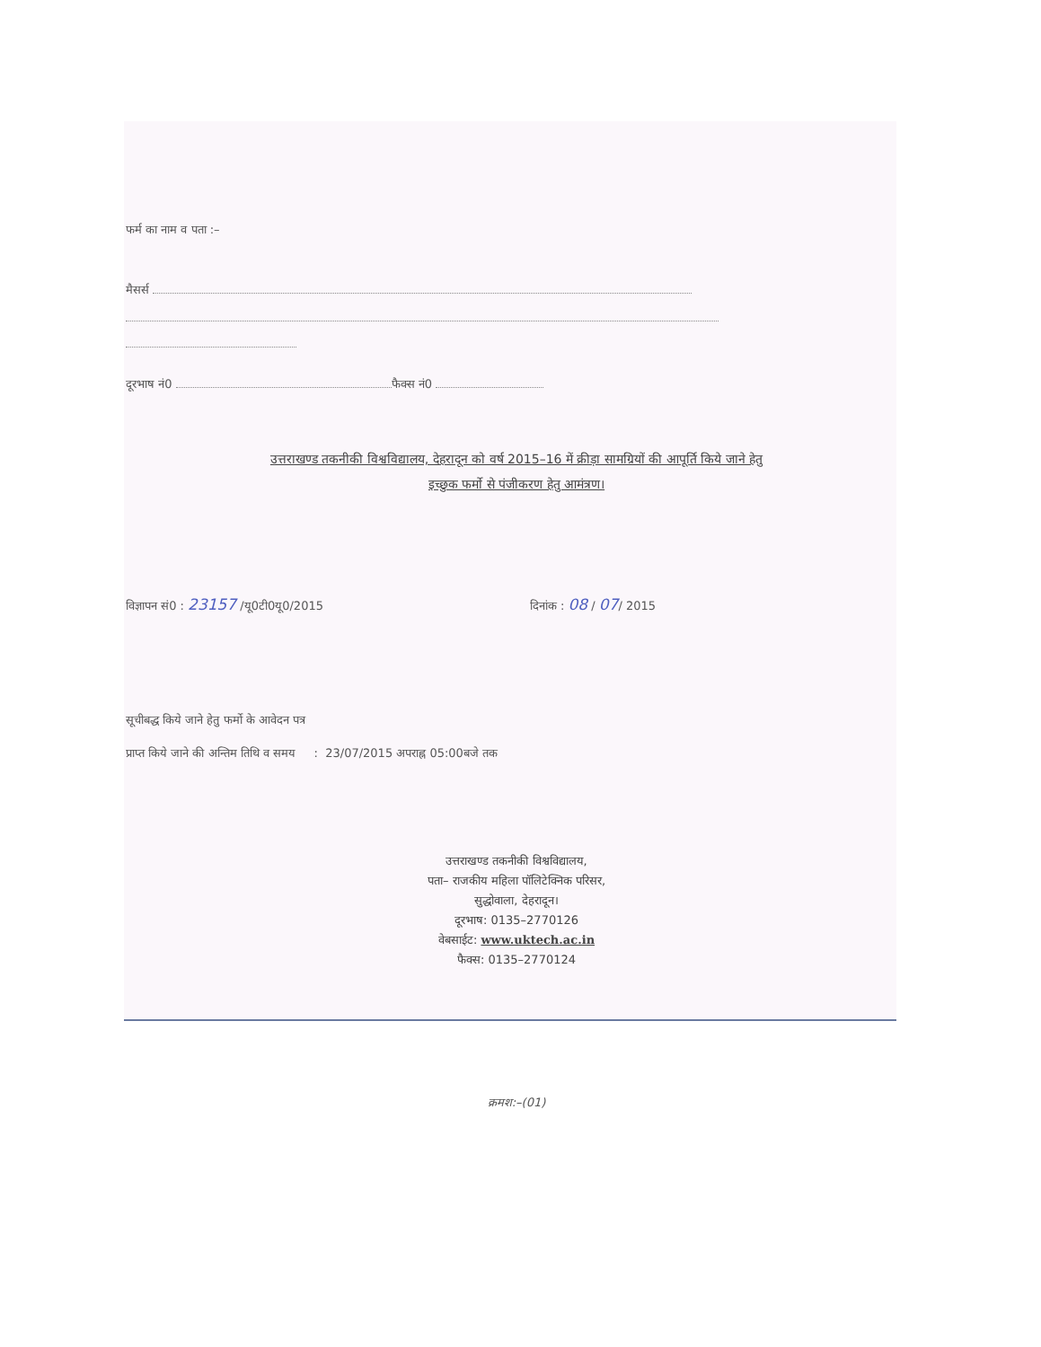फर्म का नाम व पता :–
मैसर्स
दूरभाष नं0 फैक्स नं0
उत्तराखण्ड तकनीकी विश्वविद्यालय, देहरादून को वर्ष 2015–16 में क्रीड़ा सामग्रियों की आपूर्ति किये जाने हेतु
इच्छुक फर्मो से पंजीकरण हेतु आमंत्रण।
विज्ञापन सं0 : 23157 /यू0टी0यू0/2015 दिनांक : 08 / 07/ 2015
सूचीबद्ध किये जाने हेतु फर्मो के आवेदन पत्र
प्राप्त किये जाने की अन्तिम तिथि व समय : 23/07/2015 अपराह्न 05:00बजे तक
उत्तराखण्ड तकनीकी विश्वविद्यालय,
पता– राजकीय महिला पॉलिटेक्निक परिसर,
सुद्धोवाला, देहरादून।
दूरभाष: 0135–2770126
वेबसाईट: www.uktech.ac.in
फैक्स: 0135–2770124
क्रमश:–(01)